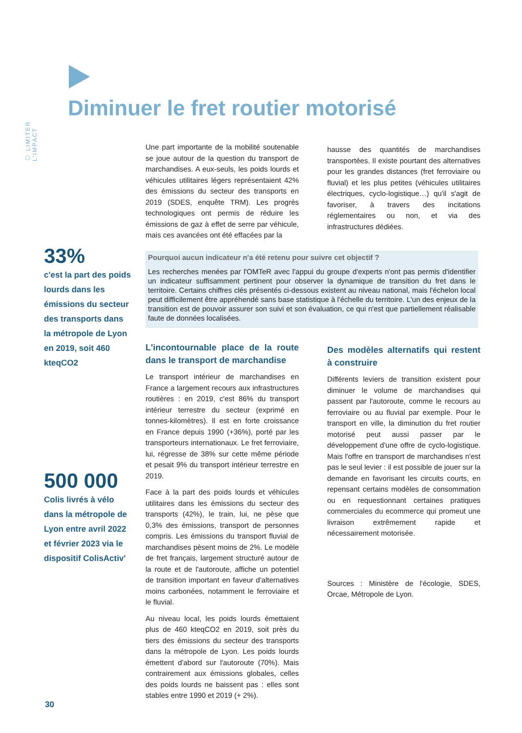⬡ LIMITER L'IMPACT
Diminuer le fret routier motorisé
Une part importante de la mobilité soutenable se joue autour de la question du transport de marchandises. A eux-seuls, les poids lourds et véhicules utilitaires légers représentaient 42% des émissions du secteur des transports en 2019 (SDES, enquête TRM). Les progrès technologiques ont permis de réduire les émissions de gaz à effet de serre par véhicule, mais ces avancées ont été effacées par la
hausse des quantités de marchandises transportées. Il existe pourtant des alternatives pour les grandes distances (fret ferroviaire ou fluvial) et les plus petites (véhicules utilitaires électriques, cyclo-logistique…) qu'il s'agit de favoriser, à travers des incitations réglementaires ou non, et via des infrastructures dédiées.
33%
c'est la part des poids lourds dans les émissions du secteur des transports dans la métropole de Lyon en 2019, soit 460 kteqCO2
Pourquoi aucun indicateur n'a été retenu pour suivre cet objectif ?
Les recherches menées par l'OMTeR avec l'appui du groupe d'experts n'ont pas permis d'identifier un indicateur suffisamment pertinent pour observer la dynamique de transition du fret dans le territoire. Certains chiffres clés présentés ci-dessous existent au niveau national, mais l'échelon local peut difficilement être appréhendé sans base statistique à l'échelle du territoire. L'un des enjeux de la transition est de pouvoir assurer son suivi et son évaluation, ce qui n'est que partiellement réalisable faute de données localisées.
L'incontournable place de la route dans le transport de marchandise
Le transport intérieur de marchandises en France a largement recours aux infrastructures routières : en 2019, c'est 86% du transport intérieur terrestre du secteur (exprimé en tonnes-kilomètres). Il est en forte croissance en France depuis 1990 (+36%), porté par les transporteurs internationaux. Le fret ferroviaire, lui, régresse de 38% sur cette même période et pesait 9% du transport intérieur terrestre en 2019.
Face à la part des poids lourds et véhicules utilitaires dans les émissions du secteur des transports (42%), le train, lui, ne pèse que 0,3% des émissions, transport de personnes compris. Les émissions du transport fluvial de marchandises pèsent moins de 2%. Le modèle de fret français, largement structuré autour de la route et de l'autoroute, affiche un potentiel de transition important en faveur d'alternatives moins carbonées, notamment le ferroviaire et le fluvial.
Au niveau local, les poids lourds émettaient plus de 460 kteqCO2 en 2019, soit près du tiers des émissions du secteur des transports dans la métropole de Lyon. Les poids lourds émettent d'abord sur l'autoroute (70%). Mais contrairement aux émissions globales, celles des poids lourds ne baissent pas : elles sont stables entre 1990 et 2019 (+ 2%).
Des modèles alternatifs qui restent à construire
Différents leviers de transition existent pour diminuer le volume de marchandises qui passent par l'autoroute, comme le recours au ferroviaire ou au fluvial par exemple. Pour le transport en ville, la diminution du fret routier motorisé peut aussi passer par le développement d'une offre de cyclo-logistique. Mais l'offre en transport de marchandises n'est pas le seul levier : il est possible de jouer sur la demande en favorisant les circuits courts, en repensant certains modèles de consommation ou en requestionnant certaines pratiques commerciales du ecommerce qui promeut une livraison extrêmement rapide et nécessairement motorisée.
Sources : Ministère de l'écologie, SDES, Orcae, Métropole de Lyon.
500 000
Colis livrés à vélo dans la métropole de Lyon entre avril 2022 et février 2023 via le dispositif ColisActiv'
30